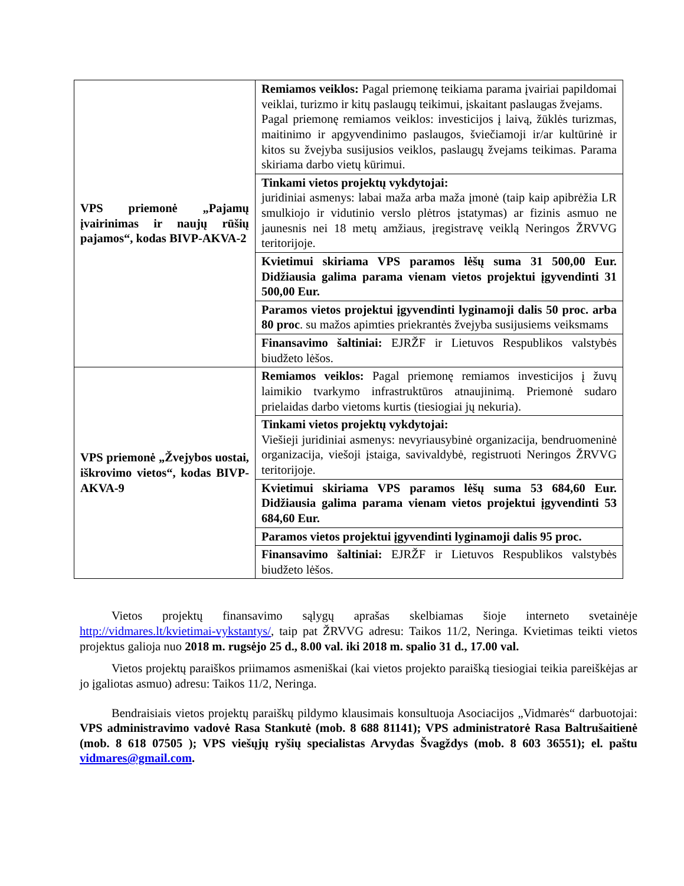| VPS priemonė „Pajamų įvairinimas ir naujų rūšių pajamos“, kodas BIVP-AKVA-2 | Remiamos veiklos: Pagal priemonę teikiama parama įvairiai papildomai veiklai, turizmo ir kitų paslaugų teikimui, įskaitant paslaugas žvejams. Pagal priemonę remiamos veiklos: investicijos į laivą, žūklės turizmas, maitinimo ir apgyvendinimo paslaugos, šviečiamoji ir/ar kultūrinė ir kitos su žvejyba susijusios veiklos, paslaugų žvejams teikimas. Parama skiriama darbo vietų kūrimui. |
| | Tinkami vietos projektų vykdytojai: juridiniai asmenys: labai maža arba maža įmonė (taip kaip apibrėžia LR smulkiojo ir vidutinio verslo plėtros įstatymas) ar fizinis asmuo ne jaunesnis nei 18 metų amžiaus, įregistravę veiklą Neringos ŽRVVG teritorijoje. |
| | Kvietimui skiriama VPS paramos lėšų suma 31 500,00 Eur. Didžiausia galima parama vienam vietos projektui įgyvendinti 31 500,00 Eur. |
| | Paramos vietos projektui įgyvendinti lyginamoji dalis 50 proc. arba 80 proc . su mažos apimties priekrantės žvejyba susijusiems veiksmams |
| | Finansavimo šaltiniai: EJRŽF ir Lietuvos Respublikos valstybės biudžeto lėšos. |
| VPS priemonė „Žvejybos uostai, iškrovimo vietos“, kodas BIVP-AKVA-9 | Remiamos veiklos: Pagal priemonę remiamos investicijos į žuvų laimikio tvarkymo infrastruktūros atnaujinimą. Priemonė sudaro prielaidas darbo vietoms kurtis (tiesiogiai jų nekuria). |
| | Tinkami vietos projektų vykdytojai: Viešieji juridiniai asmenys: nevyriausybinė organizacija, bendruomeninė organizacija, viešoji įstaiga, savivaldybė, registruoti Neringos ŽRVVG teritorijoje. |
| | Kvietimui skiriama VPS paramos lėšų suma 53 684,60 Eur. Didžiausia galima parama vienam vietos projektui įgyvendinti 53 684,60 Eur. |
| | Paramos vietos projektui įgyvendinti lyginamoji dalis 95 proc. |
| | Finansavimo šaltiniai: EJRŽF ir Lietuvos Respublikos valstybės biudžeto lėšos. |
Vietos projektų finansavimo sąlygų aprašas skelbiamas šioje interneto svetainėje http://vidmares.lt/kvietimai-vykstantys/, taip pat ŽRVVG adresu: Taikos 11/2, Neringa. Kvietimas teikti vietos projektus galioja nuo 2018 m. rugsėjo 25 d., 8.00 val. iki 2018 m. spalio 31 d., 17.00 val.
Vietos projektų paraiškos priimamos asmeniškai (kai vietos projekto paraišką tiesiogiai teikia pareiškėjas ar jo įgaliotas asmuo) adresu: Taikos 11/2, Neringa.
Bendraisiais vietos projektų paraiškų pildymo klausimais konsultuoja Asociacijos „Vidmarės“ darbuotojai: VPS administravimo vadovė Rasa Stankutė (mob. 8 688 81141); VPS administratorė Rasa Baltrušaitienė (mob. 8 618 07505 ); VPS viešųjų ryšių specialistas Arvydas Švagždys (mob. 8 603 36551); el. paštu vidmares@gmail.com.